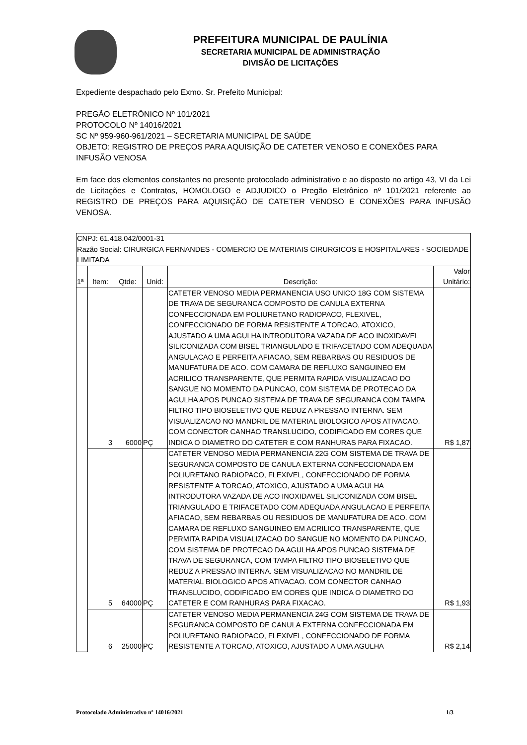PREFEITURA MUNICIPAL DE PAULÍNIA
SECRETARIA MUNICIPAL DE ADMINISTRAÇÃO
DIVISÃO DE LICITAÇÕES
Expediente despachado pelo Exmo. Sr. Prefeito Municipal:
PREGÃO ELETRÔNICO Nº 101/2021
PROTOCOLO Nº 14016/2021
SC Nº 959-960-961/2021 – SECRETARIA MUNICIPAL DE SAÚDE
OBJETO: REGISTRO DE PREÇOS PARA AQUISIÇÃO DE CATETER VENOSO E CONEXÕES PARA INFUSÃO VENOSA
Em face dos elementos constantes no presente protocolado administrativo e ao disposto no artigo 43, VI da Lei de Licitações e Contratos, HOMOLOGO e ADJUDICO o Pregão Eletrônico nº 101/2021 referente ao REGISTRO DE PREÇOS PARA AQUISIÇÃO DE CATETER VENOSO E CONEXÕES PARA INFUSÃO VENOSA.
| CNPJ: 61.418.042/0001-31 Razão Social: CIRURGICA FERNANDES - COMERCIO DE MATERIAIS CIRURGICOS E HOSPITALARES - SOCIEDADE LIMITADA | | | | | |
| 1ª | Item: | Qtde: | Unid: | Descrição: | Valor Unitário: |
| | 3 | 6000 | PÇ | CATETER VENOSO MEDIA PERMANENCIA USO UNICO 18G COM SISTEMA DE TRAVA DE SEGURANCA COMPOSTO DE CANULA EXTERNA CONFECCIONADA EM POLIURETANO RADIOPACO, FLEXIVEL, CONFECCIONADO DE FORMA RESISTENTE A TORCAO, ATOXICO, AJUSTADO A UMA AGULHA INTRODUTORA VAZADA DE ACO INOXIDAVEL SILICONIZADA COM BISEL TRIANGULADO E TRIFACETADO COM ADEQUADA ANGULACAO E PERFEITA AFIACAO, SEM REBARBAS OU RESIDUOS DE MANUFATURA DE ACO. COM CAMARA DE REFLUXO SANGUINEO EM ACRILICO TRANSPARENTE, QUE PERMITA RAPIDA VISUALIZACAO DO SANGUE NO MOMENTO DA PUNCAO, COM SISTEMA DE PROTECAO DA AGULHA APOS PUNCAO SISTEMA DE TRAVA DE SEGURANCA COM TAMPA FILTRO TIPO BIOSELETIVO QUE REDUZ A PRESSAO INTERNA. SEM VISUALIZACAO NO MANDRIL DE MATERIAL BIOLOGICO APOS ATIVACAO. COM CONECTOR CANHAO TRANSLUCIDO, CODIFICADO EM CORES QUE INDICA O DIAMETRO DO CATETER E COM RANHURAS PARA FIXACAO. | R$ 1,87 |
| | 5 | 64000 | PÇ | CATETER VENOSO MEDIA PERMANENCIA 22G COM SISTEMA DE TRAVA DE SEGURANCA COMPOSTO DE CANULA EXTERNA CONFECCIONADA EM POLIURETANO RADIOPACO, FLEXIVEL, CONFECCIONADO DE FORMA RESISTENTE A TORCAO, ATOXICO, AJUSTADO A UMA AGULHA INTRODUTORA VAZADA DE ACO INOXIDAVEL SILICONIZADA COM BISEL TRIANGULADO E TRIFACETADO COM ADEQUADA ANGULACAO E PERFEITA AFIACAO, SEM REBARBAS OU RESIDUOS DE MANUFATURA DE ACO. COM CAMARA DE REFLUXO SANGUINEO EM ACRILICO TRANSPARENTE, QUE PERMITA RAPIDA VISUALIZACAO DO SANGUE NO MOMENTO DA PUNCAO, COM SISTEMA DE PROTECAO DA AGULHA APOS PUNCAO SISTEMA DE TRAVA DE SEGURANCA, COM TAMPA FILTRO TIPO BIOSELETIVO QUE REDUZ A PRESSAO INTERNA. SEM VISUALIZACAO NO MANDRIL DE MATERIAL BIOLOGICO APOS ATIVACAO. COM CONECTOR CANHAO TRANSLUCIDO, CODIFICADO EM CORES QUE INDICA O DIAMETRO DO CATETER E COM RANHURAS PARA FIXACAO. | R$ 1,93 |
| | 6 | 25000 | PÇ | CATETER VENOSO MEDIA PERMANENCIA 24G COM SISTEMA DE TRAVA DE SEGURANCA COMPOSTO DE CANULA EXTERNA CONFECCIONADA EM POLIURETANO RADIOPACO, FLEXIVEL, CONFECCIONADO DE FORMA RESISTENTE A TORCAO, ATOXICO, AJUSTADO A UMA AGULHA | R$ 2,14 |
Protocolado Administrativo nº 14016/2021 1/3